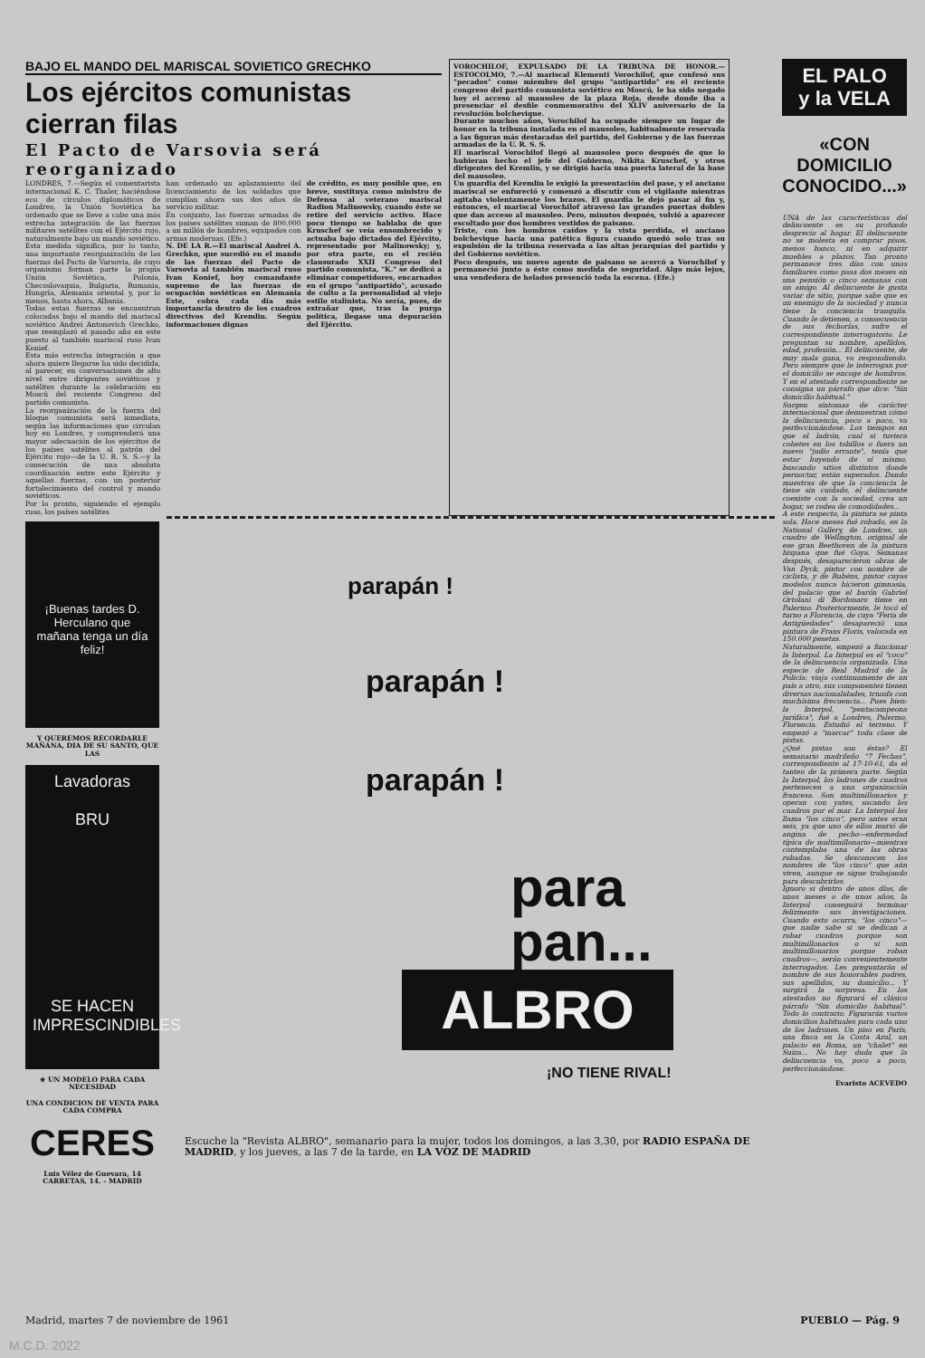BAJO EL MANDO DEL MARISCAL SOVIETICO GRECHKO
Los ejércitos comunistas cierran filas
El Pacto de Varsovia será reorganizado
LONDRES, 7.—Según el comentarista internacional K. C. Thaler, haciéndose eco de círculos diplomáticos de Londres, la Unión Soviética ha ordenado que se lleve a cabo una más estrecha integración de las fuerzas militares satélites con el Ejército rojo, naturalmente bajo un mando soviético. Esta medida significa, por lo tanto, una importante reorganización de las fuerzas del Pacto de Varsovia, de cuyo organismo forman parte la propia Unión Soviética, Polonia, Checoslovaquia, Bulgaria, Rumania, Hungría, Alemania oriental y, por lo menos, hasta ahora, Albania.
Todas estas fuerzas se encuentran colocadas bajo el mando del mariscal soviético Andrei Antonovich Grechko, que reemplazó el pasado año en este puesto al también mariscal ruso Ivan Konief.
Esta más estrecha integración a que ahora quiere llegarse ha sido decidida, al parecer, en conversaciones de alto nivel entre dirigentes soviéticos y satélites durante la celebración en Moscú del reciente Congreso del partido comunista.
La reorganización de la fuerza del bloque comunista será inmediata, según las informaciones que circulan hoy en Londres, y comprenderá una mayor adecuación de los ejércitos de los países satélites al patrón del Ejército rojo—de la U. R. S. S.—y la consecución de una absoluta coordinación entre este Ejército y aquellas fuerzas, con un posterior fortalecimiento del control y mando soviéticos.
Por lo pronto, siguiendo el ejemplo ruso, los países satélites
han ordenado un aplazamiento del licenciamiento de los soldados que cumplían ahora sus dos años de servicio militar.
En conjunto, las fuerzas armadas de los países satélites suman de 800.000 a un millón de hombres, equipados con armas modernas. (Efe.)
N. DE LA R.—El mariscal Andrei A. Grechko, que sucedió en el mando de las fuerzas del Pacto de Varsovia al también mariscal ruso Ivan Konief, hoy comandante supremo de las fuerzas de ocupación soviéticas en Alemania Este, cobra cada día más importancia dentro de los cuadros directivos del Kremlin. Según informaciones dignas
de crédito, es muy posible que, en breve, sustituya como ministro de Defensa al veterano mariscal Radion Malinowsky, cuando éste se retire del servicio activo. Hace poco tiempo se hablaba de que Kruschef se veía ensombrecido y actuaba bajo dictados del Ejército, representado por Malinowsky; y, por otra parte, en el recién clausurado XXII Congreso del partido comunista, "K." se dedicó a eliminar competidores, encarnados en el grupo "antipartido", acusado de culto a la personalidad al viejo estilo stalinista. No sería, pues, de extrañar que, tras la purga política, llegase una depuración del Ejército.
VOROCHILOF, EXPULSADO DE LA TRIBUNA DE HONOR.—ESTOCOLMO, 7.—Al mariscal Klementi Vorochilof, que confesó sus "pecados" como miembro del grupo "antipartido" en el reciente congreso del partido comunista soviético en Moscú, le ha sido negado hoy el acceso al mausoleo de la plaza Roja, desde donde iba a presenciar el desfile conmemorativo del XLIV aniversario de la revolución bolchevique.
Durante muchos años, Vorochilof ha ocupado siempre un lugar de honor en la tribuna instalada en el mausoleo, habitualmente reservada a las figuras más destacadas del partido, del Gobierno y de las fuerzas armadas de la U. R. S. S.
El mariscal Vorochilof llegó al mausoleo poco después de que lo hubieran hecho el jefe del Gobierno, Nikita Kruschef, y otros dirigentes del Kremlin, y se dirigió hacia una puerta lateral de la base del mausoleo.
Un guardia del Kremlin le exigió la presentación del pase, y el anciano mariscal se enfureció y comenzó a discutir con el vigilante mientras agitaba violentamente los brazos. El guardia le dejó pasar al fin y, entonces, el mariscal Vorochilof atravesó las grandes puertas dobles que dan acceso al mausoleo. Pero, minutos después, volvió a aparecer escoltado por dos hombres vestidos de paisano.
Triste, con los hombros caídos y la vista perdida, el anciano bolchevique hacía una patética figura cuando quedó solo tras su expulsión de la tribuna reservada a las altas jerarquías del partido y del Gobierno soviético.
Poco después, un nuevo agente de paisano se acercó a Vorochilof y permaneció junto a éste como medida de seguridad. Algo más lejos, una vendedora de helados presenció toda la escena. (Efe.)
¡Buenas tardes D. Herculano que mañana tenga un día feliz!
Y QUEREMOS RECORDARLE MAÑANA, DIA DE SU SANTO, QUE LAS
Lavadoras
BRU
SE HACEN IMPRESCINDIBLES
★ UN MODELO PARA CADA NECESIDAD
UNA CONDICION DE VENTA PARA CADA COMPRA
CERES
Luis Vélez de Guevara, 14
CARRETAS, 14. - MADRID
parapán !
parapán !
parapán !
para
pan...
ALBRO
¡NO TIENE RIVAL!
Escuche la "Revista ALBRO", semanario para la mujer, todos los domingos, a las 3,30, por RADIO ESPAÑA DE MADRID, y los jueves, a las 7 de la tarde, en LA VOZ DE MADRID
EL PALO
y la VELA
«CON DOMICILIO CONOCIDO...»
UNA de las características del delincuente es su profundo desprecio al hogar. El delincuente no se molesta en comprar pisos, menos banco, ni en adquirir muebles a plazos. Tan pronto permanece tres días con unos familiares como pasa dos meses en una pensión o cinco semanas con un amigo. Al delincuente le gusta variar de sitio, porque sabe que es un enemigo de la sociedad y nunca tiene la conciencia tranquila. Cuando le detienen, a consecuencia de sus fechorías, sufre el correspondiente interrogatorio. Le preguntan su nombre, apellidos, edad, profesión... El delincuente, de muy mala gana, va respondiendo. Pero siempre que le interrogan por el domicilio se encoge de hombros. Y en el atestado correspondiente se consigna un párrafo que dice: "Sin domicilio habitual."
Surgen síntomas de carácter internacional que demuestran cómo la delincuencia, poco a poco, va perfeccionándose. Los tiempos en que el ladrón, cual si tuviera cohetes en los tobillos o fuera un nuevo "judío errante", tenía que estar huyendo de sí mismo, buscando sitios distintos donde pernoctar, están superados. Dando muestras de que la conciencia le tiene sin cuidado, el delincuente coexiste con la sociedad, crea un hogar, se rodea de comodidades...
A este respecto, la pintura se pinta sola. Hace meses fué robado, en la National Gallery, de Londres, un cuadro de Wellington, original de ese gran Beethoven de la pintura hispana que fué Goya. Semanas después, desaparecieron obras de Van Dyck, pintor con nombre de ciclista, y de Rubéns, pintor cuyas modelos nunca hicieron gimnasia, del palacio que el barón Gabriel Ortolani di Bordonaro tiene en Palermo. Posteriormente, le tocó el turno a Florencia, de cuya "Feria de Antigüedades" desapareció una pintura de Frans Floris, valorada en 150.000 pesetas.
Naturalmente, empezó a funcionar la Interpol. La Interpol es el "coco" de la delincuencia organizada. Una especie de Real Madrid de la Policía: viaja continuamente de un país a otro, sus componentes tienen diversas nacionalidades, triunfa con muchísima frecuencia... Pues bien: la Interpol, "pentacampeona jurídica", fué a Londres, Palermo, Florencia. Estudió el terreno. Y empezó a "marcar" toda clase de pistas.
¿Qué pistas son éstas? El semanario madrileño "7 Fechas", correspondiente al 17-10-61, da el tanteo de la primera parte. Según la Interpol, los ladrones de cuadros pertenecen a una organización francesa. Son multimillonarios y operan con yates, sacando los cuadros por el mar. La Interpol los llama "los cinco", pero antes eran seis, ya que uno de ellos murió de angina de pecho—enfermedad típica de multimillonario—mientras contemplaba una de las obras robadas. Se desconocen los nombres de "los cinco" que aún viven, aunque se sigue trabajando para descubrirlos.
Ignoro si dentro de unos días, de unos meses o de unos años, la Interpol conseguirá terminar felizmente sus investigaciones. Cuando esto ocurra, "los cinco"—que nadie sabe si se dedican a robar cuadros porque son multimillonarios o si son multimillonarios porque roban cuadros—, serán convenientemente interrogados. Les preguntarán el nombre de sus honorables padres, sus apellidos, su domicilio... Y surgirá la sorpresa. En los atestados no figurará el clásico párrafo "Sin domicilio habitual". Todo lo contrario. Figurarán varios domicilios habituales para cada uno de los ladrones. Un piso en París, una finca en la Costa Azul, un palacio en Roma, un "chalet" en Suiza... No hay duda que la delincuencia va, poco a poco, perfeccionándose.
Evaristo ACEVEDO
Madrid, martes 7 de noviembre de 1961 PUEBLO — Pág. 9
M.C.D. 2022